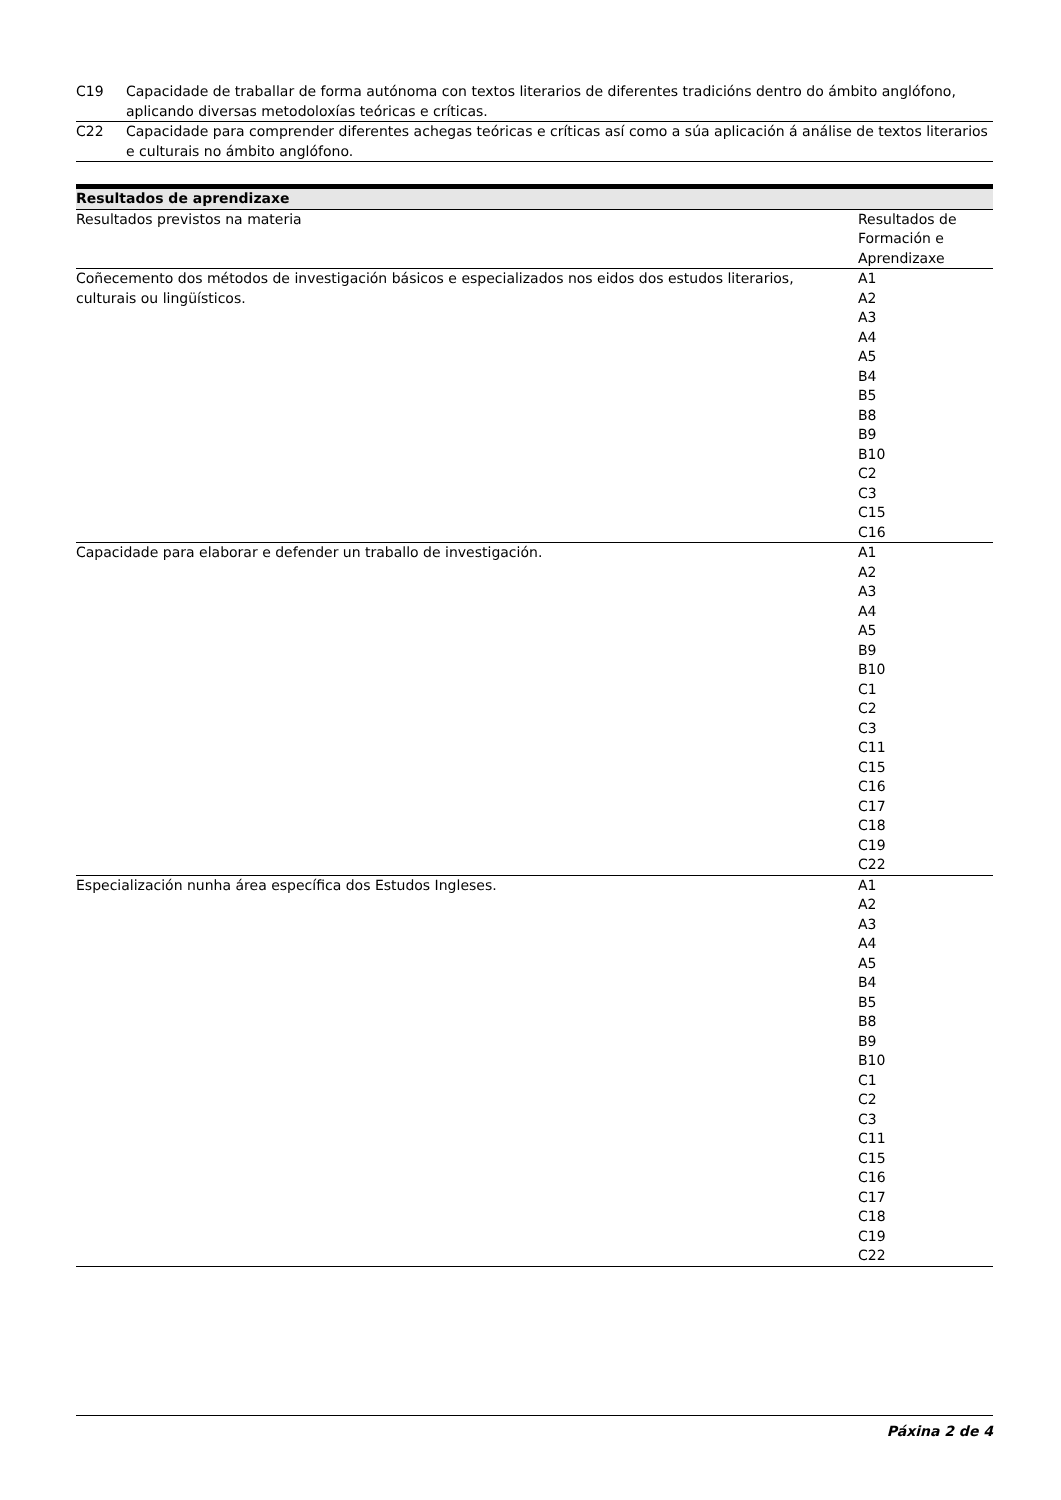| C19 | Capacidade de traballar de forma autónoma con textos literarios de diferentes tradicións dentro do ámbito anglófono, aplicando diversas metodoloxías teóricas e críticas. |
| C22 | Capacidade para comprender diferentes achegas teóricas e críticas así como a súa aplicación á análise de textos literarios e culturais no ámbito anglófono. |
| Resultados de aprendizaxe | |
| --- | --- |
| Resultados previstos na materia | Resultados de Formación e Aprendizaxe |
| Coñecemento dos métodos de investigación básicos e especializados nos eidos dos estudos literarios, culturais ou lingüísticos. | A1 A2 A3 A4 A5 B4 B5 B8 B9 B10 C2 C3 C15 C16 |
| Capacidade para elaborar e defender un traballo de investigación. | A1 A2 A3 A4 A5 B9 B10 C1 C2 C3 C11 C15 C16 C17 C18 C19 C22 |
| Especialización nunha área específica dos Estudos Ingleses. | A1 A2 A3 A4 A5 B4 B5 B8 B9 B10 C1 C2 C3 C11 C15 C16 C17 C18 C19 C22 |
Páxina 2 de 4